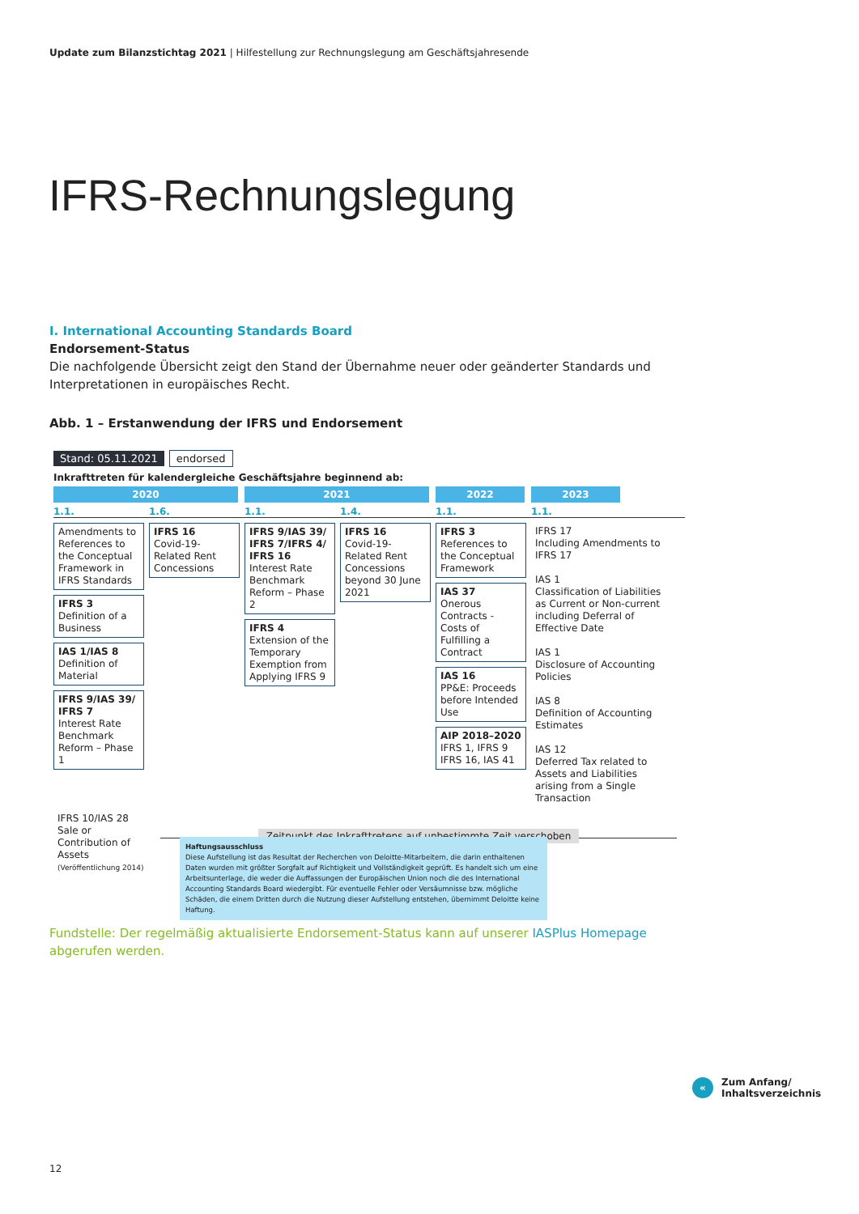Update zum Bilanzstichtag 2021 | Hilfestellung zur Rechnungslegung am Geschäftsjahresende
IFRS-Rechnungslegung
I. International Accounting Standards Board
Endorsement-Status
Die nachfolgende Übersicht zeigt den Stand der Übernahme neuer oder geänderter Standards und Interpretationen in europäisches Recht.
Abb. 1 – Erstanwendung der IFRS und Endorsement
Stand: 05.11.2021 endorsed
Inkrafttreten für kalendergleiche Geschäftsjahre beginnend ab:
2020 2021 2022 2023
1.1. 1.6. 1.1. 1.4. 1.1. 1.1.
Amendments to References to the Conceptual Framework in IFRS Standards
IFRS 3
Definition of a Business
IAS 1/IAS 8
Definition of Material
IFRS 9/IAS 39/ IFRS 7
Interest Rate Benchmark Reform – Phase 1
IFRS 16
Covid-19-Related Rent Concessions
IFRS 9/IAS 39/ IFRS 7/IFRS 4/ IFRS 16
Interest Rate Benchmark Reform – Phase 2
IFRS 4
Extension of the Temporary Exemption from Applying IFRS 9
IFRS 16
Covid-19-Related Rent Concessions beyond 30 June 2021
IFRS 3
References to the Conceptual Framework
IAS 37
Onerous Contracts - Costs of Fulfilling a Contract
IAS 16
PP&E: Proceeds before Intended Use
AIP 2018–2020
IFRS 1, IFRS 9 IFRS 16, IAS 41
IFRS 17
Including Amendments to IFRS 17
IAS 1
Classification of Liabilities as Current or Non-current including Deferral of Effective Date
IAS 1
Disclosure of Accounting Policies
IAS 8
Definition of Accounting Estimates
IAS 12
Deferred Tax related to Assets and Liabilities arising from a Single Transaction
IFRS 10/IAS 28
Sale or Contribution of Assets
(Veröffentlichung 2014)
Zeitpunkt des Inkrafttretens auf unbestimmte Zeit verschoben
Haftungsausschluss
Diese Aufstellung ist das Resultat der Recherchen von Deloitte-Mitarbeitern, die darin enthaltenen Daten wurden mit größter Sorgfalt auf Richtigkeit und Vollständigkeit geprüft. Es handelt sich um eine Arbeitsunterlage, die weder die Auffassungen der Europäischen Union noch die des International Accounting Standards Board wiedergibt. Für eventuelle Fehler oder Versäumnisse bzw. mögliche Schäden, die einem Dritten durch die Nutzung dieser Aufstellung entstehen, übernimmt Deloitte keine Haftung.
Fundstelle: Der regelmäßig aktualisierte Endorsement-Status kann auf unserer IASPlus Homepage abgerufen werden.
«
Zum Anfang/
Inhaltsverzeichnis
12